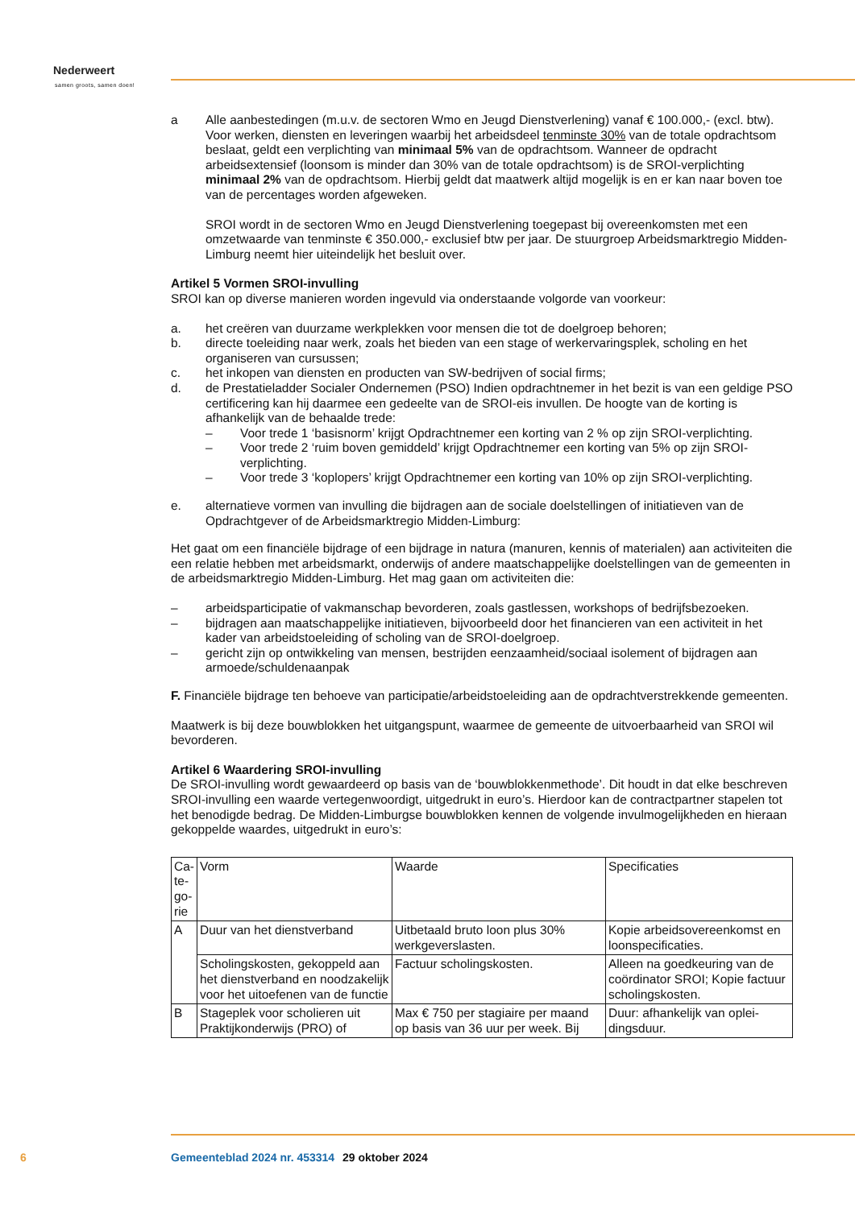Nederweert
samen groots, samen doen!
a Alle aanbestedingen (m.u.v. de sectoren Wmo en Jeugd Dienstverlening) vanaf € 100.000,- (excl. btw). Voor werken, diensten en leveringen waarbij het arbeidsdeel tenminste 30% van de totale opdrachtsom beslaat, geldt een verplichting van minimaal 5% van de opdrachtsom. Wanneer de opdracht arbeidsextensief (loonsom is minder dan 30% van de totale opdrachtsom) is de SROI-verplichting minimaal 2% van de opdrachtsom. Hierbij geldt dat maatwerk altijd mogelijk is en er kan naar boven toe van de percentages worden afgeweken.
SROI wordt in de sectoren Wmo en Jeugd Dienstverlening toegepast bij overeenkomsten met een omzetwaarde van tenminste € 350.000,- exclusief btw per jaar. De stuurgroep Arbeidsmarkt­regio Midden-Limburg neemt hier uiteindelijk het besluit over.
Artikel 5 Vormen SROI-invulling
SROI kan op diverse manieren worden ingevuld via onderstaande volgorde van voorkeur:
a. het creëren van duurzame werkplekken voor mensen die tot de doelgroep behoren;
b. directe toeleiding naar werk, zoals het bieden van een stage of werkervaringsplek, scholing en het organiseren van cursussen;
c. het inkopen van diensten en producten van SW-bedrijven of social firms;
d. de Prestatieladder Socialer Ondernemen (PSO) Indien opdrachtnemer in het bezit is van een gel­dige PSO certificering kan hij daarmee een gedeelte van de SROI-eis invullen. De hoogte van de korting is afhankelijk van de behaalde trede:
– Voor trede 1 ‘basisnorm’ krijgt Opdrachtnemer een korting van 2 % op zijn SROI-verplichting.
– Voor trede 2 ‘ruim boven gemiddeld’ krijgt Opdrachtnemer een korting van 5% op zijn SROI-verplichting.
– Voor trede 3 ‘koplopers’ krijgt Opdrachtnemer een korting van 10% op zijn SROI-verplichting.
e. alternatieve vormen van invulling die bijdragen aan de sociale doelstellingen of initiatieven van de Opdrachtgever of de Arbeidsmarktregio Midden-Limburg:
Het gaat om een financiële bijdrage of een bijdrage in natura (manuren, kennis of materialen) aan acti­viteiten die een relatie hebben met arbeidsmarkt, onderwijs of andere maatschappelijke doelstellingen van de gemeenten in de arbeidsmarktregio Midden-Limburg. Het mag gaan om activiteiten die:
– arbeidsparticipatie of vakmanschap bevorderen, zoals gastlessen, workshops of bedrijfsbezoeken.
– bijdragen aan maatschappelijke initiatieven, bijvoorbeeld door het financieren van een activiteit in het kader van arbeidstoeleiding of scholing van de SROI-doelgroep.
– gericht zijn op ontwikkeling van mensen, bestrijden eenzaamheid/sociaal isolement of bijdragen aan armoede/schuldenaanpak
F. Financiële bijdrage ten behoeve van participatie/arbeidstoeleiding aan de opdrachtverstrekkende gemeenten.
Maatwerk is bij deze bouwblokken het uitgangspunt, waarmee de gemeente de uitvoerbaarheid van SROI wil bevorderen.
Artikel 6 Waardering SROI-invulling
De SROI-invulling wordt gewaardeerd op basis van de ‘bouwblokkenmethode’. Dit houdt in dat elke beschreven SROI-invulling een waarde vertegenwoordigt, uitgedrukt in euro’s. Hierdoor kan de con­tractpartner stapelen tot het benodigde bedrag. De Midden-Limburgse bouwblokken kennen de volgende invulmogelijkheden en hieraan gekoppelde waardes, uitgedrukt in euro’s:
| Ca­te­go­rie | Vorm | Waarde | Specificaties |
| A | Duur van het dienstverband | Uitbetaald bruto loon plus 30% werkgeverslasten. | Kopie arbeidsovereenkomst en loonspecificaties. |
| | Scholingskosten, gekoppeld aan het dienstverband en noodzake­lijk voor het uitoefenen van de functie | Factuur scholingskosten. | Alleen na goedkeuring van de coördinator SROI; Kopie fac­tuur scholingskosten. |
| B | Stageplek voor scholieren uit Praktijkonderwijs (PRO) of | Max € 750 per stagiaire per maand op basis van 36 uur per week. Bij | Duur: afhankelijk van oplei­dingsduur. |
6 Gemeenteblad 2024 nr. 453314 29 oktober 2024